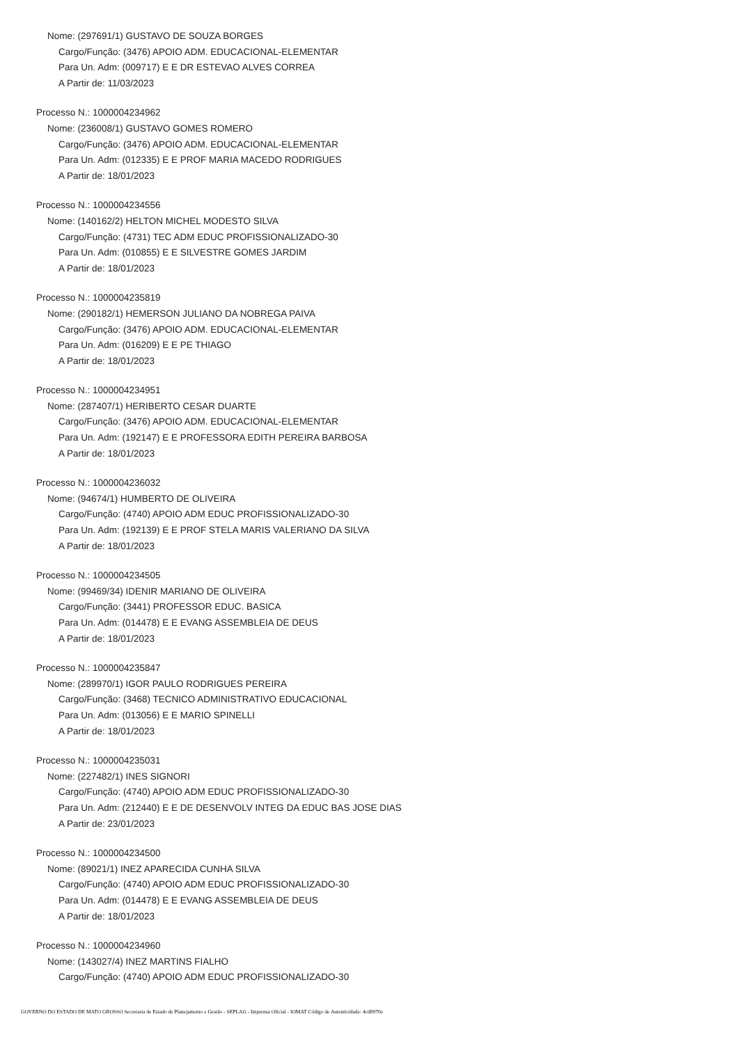Nome: (297691/1) GUSTAVO DE SOUZA BORGES
Cargo/Função: (3476) APOIO ADM. EDUCACIONAL-ELEMENTAR
Para Un. Adm: (009717) E E DR ESTEVAO ALVES CORREA
A Partir de: 11/03/2023
Processo N.: 1000004234962
Nome: (236008/1) GUSTAVO GOMES ROMERO
Cargo/Função: (3476) APOIO ADM. EDUCACIONAL-ELEMENTAR
Para Un. Adm: (012335) E E PROF MARIA MACEDO RODRIGUES
A Partir de: 18/01/2023
Processo N.: 1000004234556
Nome: (140162/2) HELTON MICHEL MODESTO SILVA
Cargo/Função: (4731) TEC ADM EDUC PROFISSIONALIZADO-30
Para Un. Adm: (010855) E E SILVESTRE GOMES JARDIM
A Partir de: 18/01/2023
Processo N.: 1000004235819
Nome: (290182/1) HEMERSON JULIANO DA NOBREGA PAIVA
Cargo/Função: (3476) APOIO ADM. EDUCACIONAL-ELEMENTAR
Para Un. Adm: (016209) E E PE THIAGO
A Partir de: 18/01/2023
Processo N.: 1000004234951
Nome: (287407/1) HERIBERTO CESAR DUARTE
Cargo/Função: (3476) APOIO ADM. EDUCACIONAL-ELEMENTAR
Para Un. Adm: (192147) E E PROFESSORA EDITH PEREIRA BARBOSA
A Partir de: 18/01/2023
Processo N.: 1000004236032
Nome: (94674/1) HUMBERTO DE OLIVEIRA
Cargo/Função: (4740) APOIO ADM EDUC PROFISSIONALIZADO-30
Para Un. Adm: (192139) E E PROF STELA MARIS VALERIANO DA SILVA
A Partir de: 18/01/2023
Processo N.: 1000004234505
Nome: (99469/34) IDENIR MARIANO DE OLIVEIRA
Cargo/Função: (3441) PROFESSOR EDUC. BASICA
Para Un. Adm: (014478) E E EVANG ASSEMBLEIA DE DEUS
A Partir de: 18/01/2023
Processo N.: 1000004235847
Nome: (289970/1) IGOR PAULO RODRIGUES PEREIRA
Cargo/Função: (3468) TECNICO ADMINISTRATIVO EDUCACIONAL
Para Un. Adm: (013056) E E MARIO SPINELLI
A Partir de: 18/01/2023
Processo N.: 1000004235031
Nome: (227482/1) INES SIGNORI
Cargo/Função: (4740) APOIO ADM EDUC PROFISSIONALIZADO-30
Para Un. Adm: (212440) E E DE DESENVOLV INTEG DA EDUC BAS JOSE DIAS
A Partir de: 23/01/2023
Processo N.: 1000004234500
Nome: (89021/1) INEZ APARECIDA CUNHA SILVA
Cargo/Função: (4740) APOIO ADM EDUC PROFISSIONALIZADO-30
Para Un. Adm: (014478) E E EVANG ASSEMBLEIA DE DEUS
A Partir de: 18/01/2023
Processo N.: 1000004234960
Nome: (143027/4) INEZ MARTINS FIALHO
Cargo/Função: (4740) APOIO ADM EDUC PROFISSIONALIZADO-30
GOVERNO DO ESTADO DE MATO GROSSO Secretaria de Estado de Planejamento e Gestão - SEPLAG - Imprensa Oficial - IOMAT Código de Autenticidade: 4cd8970e